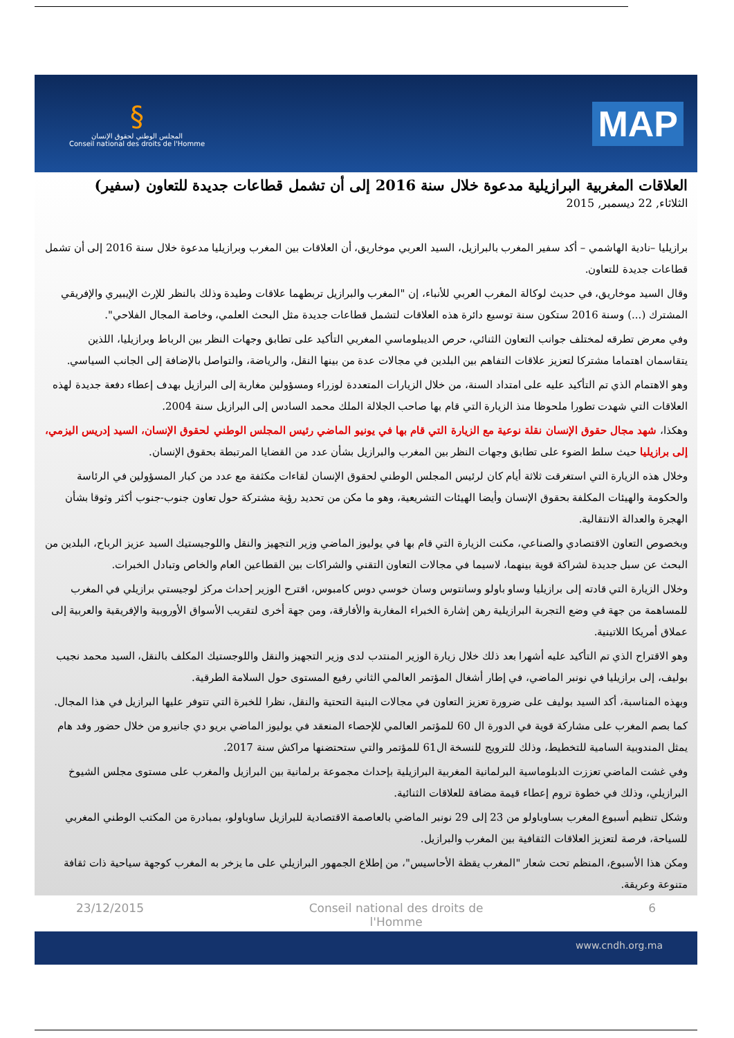§
المجلس الوطني لحقوق الإنسان
Conseil national des droits de l'Homme
MAP
العلاقات المغربية البرازيلية مدعوة خلال سنة 2016 إلى أن تشمل قطاعات جديدة للتعاون (سفير)
الثلاثاء, 22 ديسمبر, 2015
برازيليا –نادية الهاشمي – أكد سفير المغرب بالبرازيل، السيد العربي موخاريق، أن العلاقات بين المغرب وبرازيليا مدعوة خلال سنة 2016 إلى أن تشمل قطاعات جديدة للتعاون.
وقال السيد موخاريق، في حديث لوكالة المغرب العربي للأنباء، إن "المغرب والبرازيل تربطهما علاقات وطيدة وذلك بالنظر للإرث الإيبيري والإفريقي المشترك (...) وسنة 2016 ستكون سنة توسيع دائرة هذه العلاقات لتشمل قطاعات جديدة مثل البحث العلمي، وخاصة المجال الفلاحي".
وفي معرض تطرقه لمختلف جوانب التعاون الثنائي، حرص الديبلوماسي المغربي التأكيد على تطابق وجهات النظر بين الرباط وبرازيليا، اللذين يتقاسمان اهتماما مشتركا لتعزيز علاقات التفاهم بين البلدين في مجالات عدة من بينها النقل، والرياضة، والتواصل بالإضافة إلى الجانب السياسي.
وهو الاهتمام الذي تم التأكيد عليه على امتداد السنة، من خلال الزيارات المتعددة لوزراء ومسؤولين مغاربة إلى البرازيل بهدف إعطاء دفعة جديدة لهذه العلاقات التي شهدت تطورا ملحوظا منذ الزيارة التي قام بها صاحب الجلالة الملك محمد السادس إلى البرازيل سنة 2004.
وهكذا، شهد مجال حقوق الإنسان نقلة نوعية مع الزيارة التي قام بها في يونيو الماضي رئيس المجلس الوطني لحقوق الإنسان، السيد إدريس اليزمي، إلى برازيليا حيث سلط الضوء على تطابق وجهات النظر بين المغرب والبرازيل بشأن عدد من القضايا المرتبطة بحقوق الإنسان.
وخلال هذه الزيارة التي استغرقت ثلاثة أيام كان لرئيس المجلس الوطني لحقوق الإنسان لقاءات مكثفة مع عدد من كبار المسؤولين في الرئاسة والحكومة والهيئات المكلفة بحقوق الإنسان وأيضا الهيئات التشريعية، وهو ما مكن من تحديد رؤية مشتركة حول تعاون جنوب-جنوب أكثر وثوقا بشأن الهجرة والعدالة الانتقالية.
وبخصوص التعاون الاقتصادي والصناعي، مكنت الزيارة التي قام بها في يوليوز الماضي وزير التجهيز والنقل واللوجيستيك السيد عزيز الرباح، البلدين من البحث عن سبل جديدة لشراكة قوية بينهما، لاسيما في مجالات التعاون التقني والشراكات بين القطاعين العام والخاص وتبادل الخبرات.
وخلال الزيارة التي قادته إلى برازيليا وساو باولو وسانتوس وسان خوسي دوس كامبوس، اقترح الوزير إحداث مركز لوجيستي برازيلي في المغرب للمساهمة من جهة في وضع التجربة البرازيلية رهن إشارة الخبراء المغاربة والأفارقة، ومن جهة أخرى لتقريب الأسواق الأوروبية والإفريقية والعربية إلى عملاق أمريكا اللاتينية.
وهو الاقتراح الذي تم التأكيد عليه أشهرا بعد ذلك خلال زيارة الوزير المنتدب لدى وزير التجهيز والنقل واللوجستيك المكلف بالنقل، السيد محمد نجيب بوليف، إلى برازيليا في نونبر الماضي، في إطار أشغال المؤتمر العالمي الثاني رفيع المستوى حول السلامة الطرقية.
وبهذه المناسبة، أكد السيد بوليف على ضرورة تعزيز التعاون في مجالات البنية التحتية والنقل، نظرا للخبرة التي تتوفر عليها البرازيل في هذا المجال.
كما بصم المغرب على مشاركة قوية في الدورة ال 60 للمؤتمر العالمي للإحصاء المنعقد في يوليوز الماضي بريو دي جانيرو من خلال حضور وفد هام يمثل المندوبية السامية للتخطيط، وذلك للترويج للنسخة ال61 للمؤتمر والتي ستحتضنها مراكش سنة 2017.
وفي غشت الماضي تعززت الدبلوماسية البرلمانية المغربية البرازيلية بإحداث مجموعة برلمانية بين البرازيل والمغرب على مستوى مجلس الشيوخ البرازيلي، وذلك في خطوة تروم إعطاء قيمة مضافة للعلاقات الثنائية.
وشكل تنظيم أسبوع المغرب بساوباولو من 23 إلى 29 نونبر الماضي بالعاصمة الاقتصادية للبرازيل ساوباولو، بمبادرة من المكتب الوطني المغربي للسياحة، فرصة لتعزيز العلاقات الثقافية بين المغرب والبرازيل.
ومكن هذا الأسبوع، المنظم تحت شعار "المغرب يقظة الأحاسيس"، من إطلاع الجمهور البرازيلي على ما يزخر به المغرب كوجهة سياحية ذات ثقافة متنوعة وعريقة.
23/12/2015 Conseil national des droits de
l'Homme 6
www.cndh.org.ma